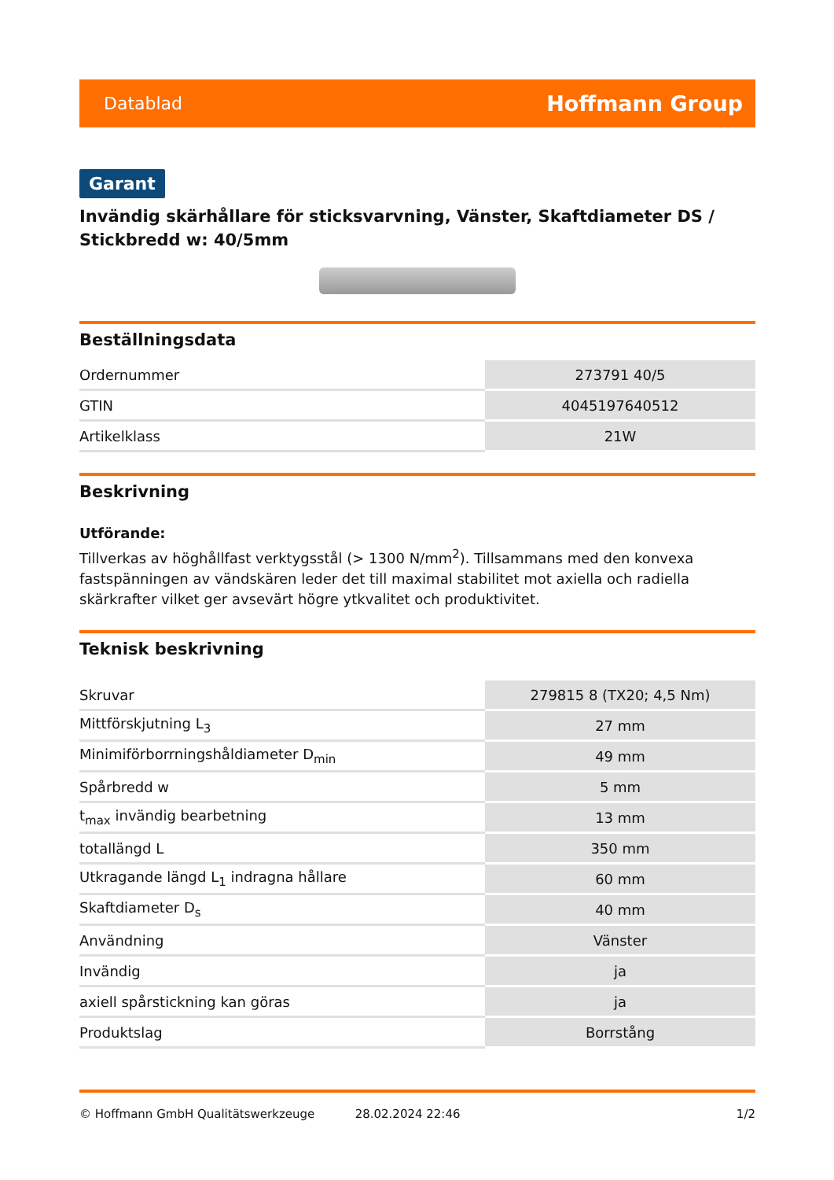Datablad Hoffmann Group
Garant
Invändig skärhållare för sticksvarvning, Vänster, Skaftdiameter DS / Stickbredd w: 40/5mm
Beställningsdata
| Ordernummer | 273791 40/5 |
| GTIN | 4045197640512 |
| Artikelklass | 21W |
Beskrivning
Utförande:
Tillverkas av höghållfast verktygsstål (> 1300 N/mm<sup>2</sup>). Tillsammans med den konvexa fastspänningen av vändskären leder det till maximal stabilitet mot axiella och radiella skärkrafter vilket ger avsevärt högre ytkvalitet och produktivitet.
Teknisk beskrivning
| Skruvar | 279815 8 (TX20; 4,5 Nm) |
| Mittförskjutning L<sub>3</sub> | 27 mm |
| Minimiförborrningshåldiameter D<sub>min</sub> | 49 mm |
| Spårbredd w | 5 mm |
| t<sub>max</sub> invändig bearbetning | 13 mm |
| totallängd L | 350 mm |
| Utkragande längd L<sub>1</sub> indragna hållare | 60 mm |
| Skaftdiameter D<sub>s</sub> | 40 mm |
| Användning | Vänster |
| Invändig | ja |
| axiell spårstickning kan göras | ja |
| Produktslag | Borrstång |
© Hoffmann GmbH Qualitätswerkzeuge 28.02.2024 22:46 1/2